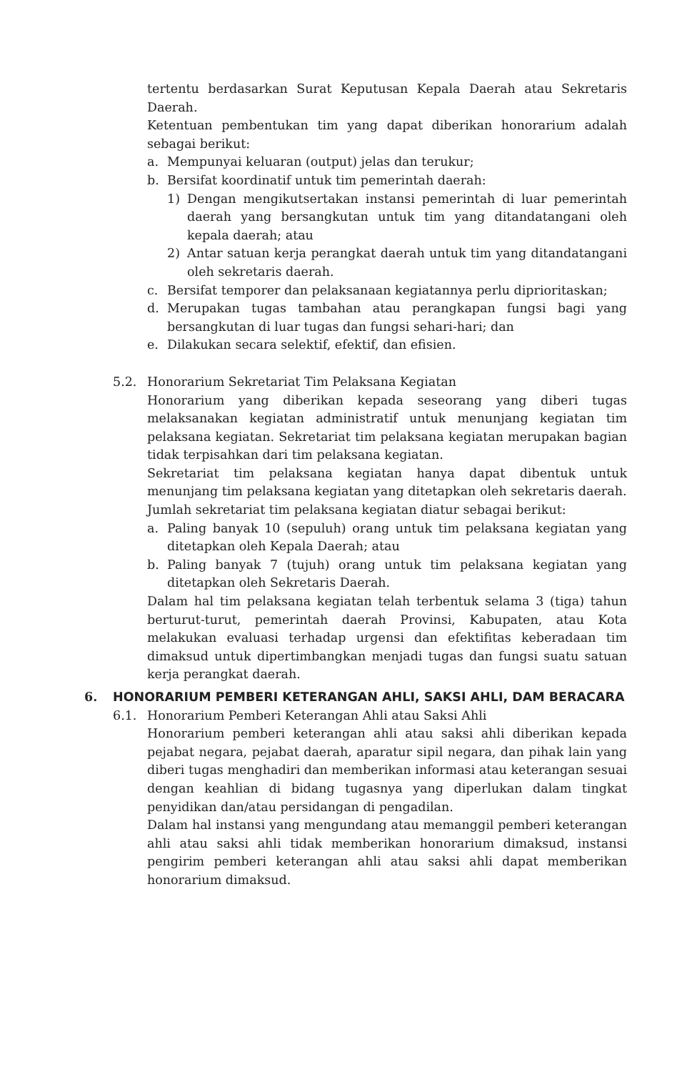tertentu berdasarkan Surat Keputusan Kepala Daerah atau Sekretaris Daerah.
Ketentuan pembentukan tim yang dapat diberikan honorarium adalah sebagai berikut:
a. Mempunyai keluaran (output) jelas dan terukur;
b. Bersifat koordinatif untuk tim pemerintah daerah:
1) Dengan mengikutsertakan instansi pemerintah di luar pemerintah daerah yang bersangkutan untuk tim yang ditandatangani oleh kepala daerah; atau
2) Antar satuan kerja perangkat daerah untuk tim yang ditandatangani oleh sekretaris daerah.
c. Bersifat temporer dan pelaksanaan kegiatannya perlu diprioritaskan;
d. Merupakan tugas tambahan atau perangkapan fungsi bagi yang bersangkutan di luar tugas dan fungsi sehari-hari; dan
e. Dilakukan secara selektif, efektif, dan efisien.
5.2. Honorarium Sekretariat Tim Pelaksana Kegiatan
Honorarium yang diberikan kepada seseorang yang diberi tugas melaksanakan kegiatan administratif untuk menunjang kegiatan tim pelaksana kegiatan. Sekretariat tim pelaksana kegiatan merupakan bagian tidak terpisahkan dari tim pelaksana kegiatan.
Sekretariat tim pelaksana kegiatan hanya dapat dibentuk untuk menunjang tim pelaksana kegiatan yang ditetapkan oleh sekretaris daerah.
Jumlah sekretariat tim pelaksana kegiatan diatur sebagai berikut:
a. Paling banyak 10 (sepuluh) orang untuk tim pelaksana kegiatan yang ditetapkan oleh Kepala Daerah; atau
b. Paling banyak 7 (tujuh) orang untuk tim pelaksana kegiatan yang ditetapkan oleh Sekretaris Daerah.
Dalam hal tim pelaksana kegiatan telah terbentuk selama 3 (tiga) tahun berturut-turut, pemerintah daerah Provinsi, Kabupaten, atau Kota melakukan evaluasi terhadap urgensi dan efektifitas keberadaan tim dimaksud untuk dipertimbangkan menjadi tugas dan fungsi suatu satuan kerja perangkat daerah.
6. HONORARIUM PEMBERI KETERANGAN AHLI, SAKSI AHLI, DAM BERACARA
6.1. Honorarium Pemberi Keterangan Ahli atau Saksi Ahli
Honorarium pemberi keterangan ahli atau saksi ahli diberikan kepada pejabat negara, pejabat daerah, aparatur sipil negara, dan pihak lain yang diberi tugas menghadiri dan memberikan informasi atau keterangan sesuai dengan keahlian di bidang tugasnya yang diperlukan dalam tingkat penyidikan dan/atau persidangan di pengadilan.
Dalam hal instansi yang mengundang atau memanggil pemberi keterangan ahli atau saksi ahli tidak memberikan honorarium dimaksud, instansi pengirim pemberi keterangan ahli atau saksi ahli dapat memberikan honorarium dimaksud.